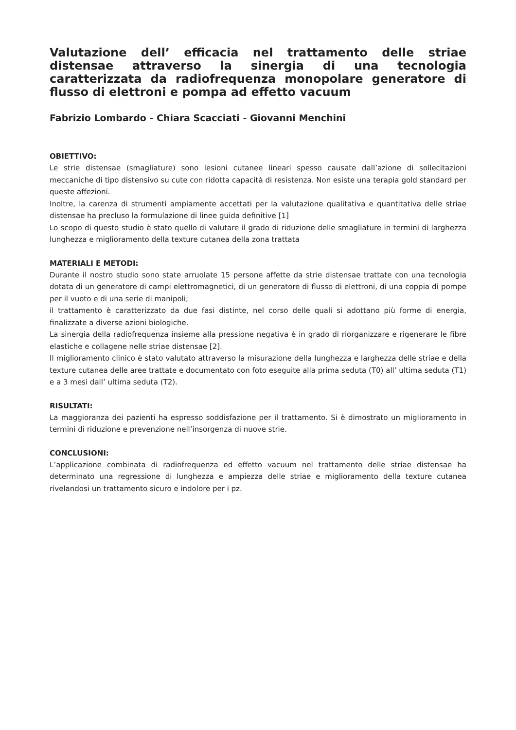Valutazione dell’ efficacia nel trattamento delle striae distensae attraverso la sinergia di una tecnologia caratterizzata da radiofrequenza monopolare generatore di flusso di elettroni e pompa ad effetto vacuum
Fabrizio Lombardo - Chiara Scacciati - Giovanni Menchini
OBIETTIVO:
Le strie distensae (smagliature) sono lesioni cutanee lineari spesso causate dall’azione di sollecitazioni meccaniche di tipo distensivo su cute con ridotta capacità di resistenza. Non esiste una terapia gold standard per queste affezioni.
Inoltre, la carenza di strumenti ampiamente accettati per la valutazione qualitativa e quantitativa delle striae distensae ha precluso la formulazione di linee guida definitive [1]
Lo scopo di questo studio è stato quello di valutare il grado di riduzione delle smagliature in termini di larghezza lunghezza e miglioramento della texture cutanea della zona trattata
MATERIALI E METODI:
Durante il nostro studio sono state arruolate 15 persone affette da strie distensae trattate con una tecnologia dotata di un generatore di campi elettromagnetici, di un generatore di flusso di elettroni, di una coppia di pompe per il vuoto e di una serie di manipoli;
il trattamento è caratterizzato da due fasi distinte, nel corso delle quali si adottano più forme di energia, finalizzate a diverse azioni biologiche.
La sinergia della radiofrequenza insieme alla pressione negativa è in grado di riorganizzare e rigenerare le fibre elastiche e collagene nelle striae distensae [2].
Il miglioramento clinico è stato valutato attraverso la misurazione della lunghezza e larghezza delle striae e della texture cutanea delle aree trattate e documentato con foto eseguite alla prima seduta (T0) all’ ultima seduta (T1) e a 3 mesi dall’ ultima seduta (T2).
RISULTATI:
La maggioranza dei pazienti ha espresso soddisfazione per il trattamento. Si è dimostrato un miglioramento in termini di riduzione e prevenzione nell’insorgenza di nuove strie.
CONCLUSIONI:
L’applicazione combinata di radiofrequenza ed effetto vacuum nel trattamento delle striae distensae ha determinato una regressione di lunghezza e ampiezza delle striae e miglioramento della texture cutanea rivelandosi un trattamento sicuro e indolore per i pz.